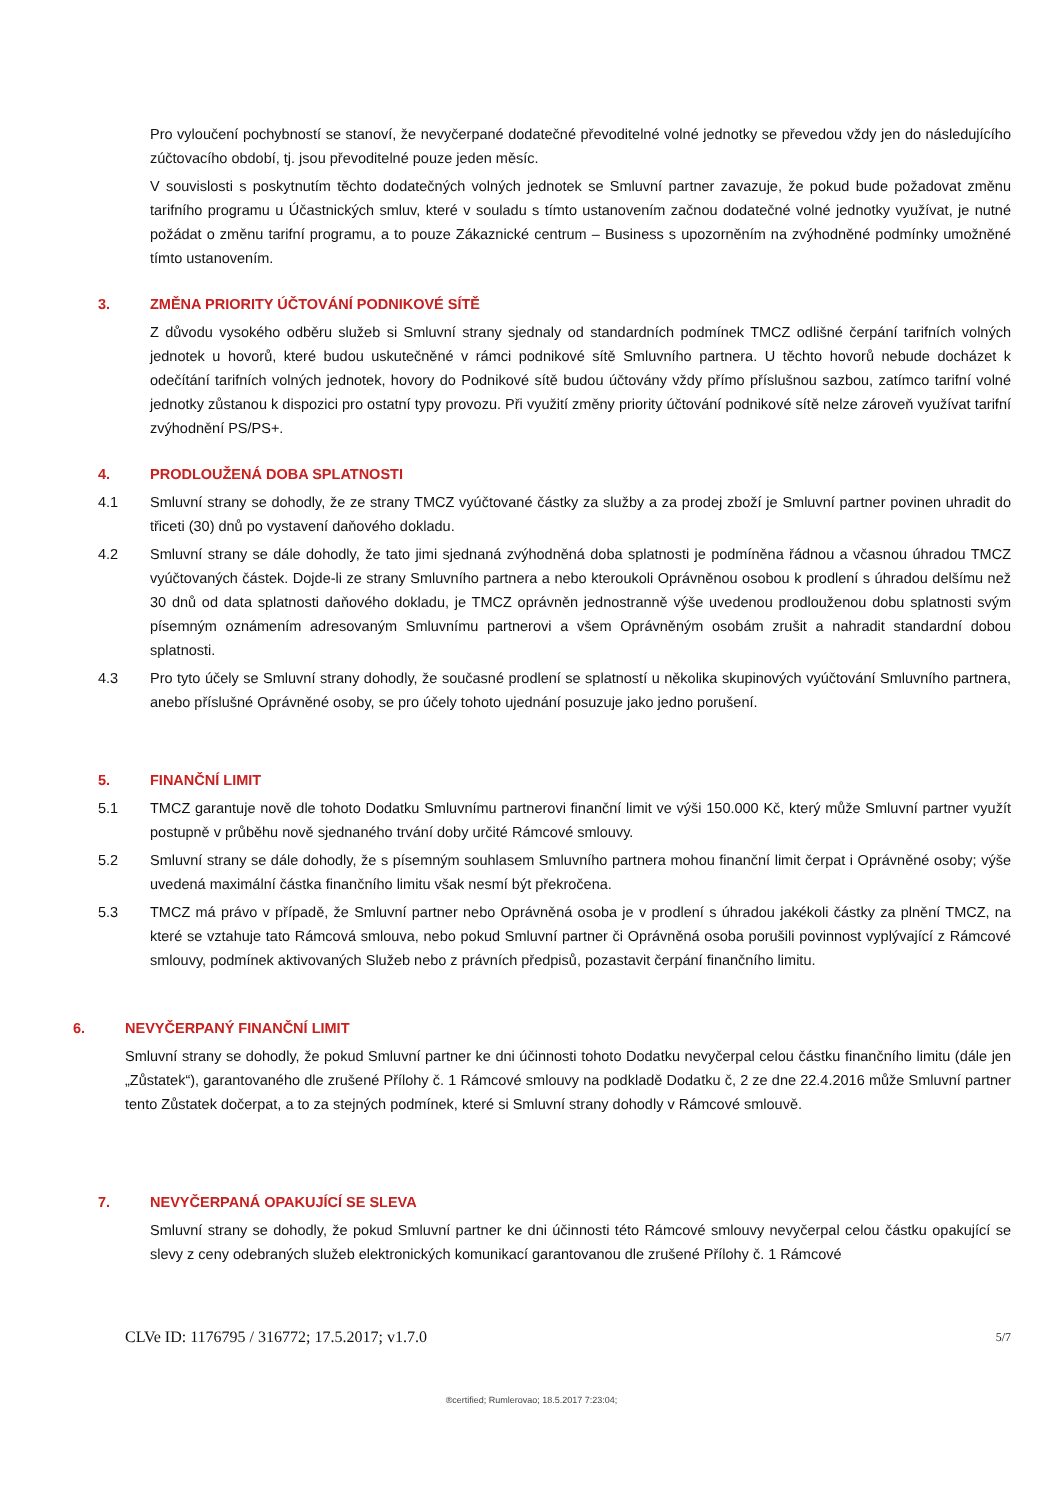Pro vyloučení pochybností se stanoví, že nevyčerpané dodatečné převoditelné volné jednotky se převedou vždy jen do následujícího zúčtovacího období, tj. jsou převoditelné pouze jeden měsíc.
V souvislosti s poskytnutím těchto dodatečných volných jednotek se Smluvní partner zavazuje, že pokud bude požadovat změnu tarifního programu u Účastnických smluv, které v souladu s tímto ustanovením začnou dodatečné volné jednotky využívat, je nutné požádat o změnu tarifní programu, a to pouze Zákaznické centrum – Business s upozorněním na zvýhodněné podmínky umožněné tímto ustanovením.
3. ZMĚNA PRIORITY ÚČTOVÁNÍ PODNIKOVÉ SÍTĚ
Z důvodu vysokého odběru služeb si Smluvní strany sjednaly od standardních podmínek TMCZ odlišné čerpání tarifních volných jednotek u hovorů, které budou uskutečněné v rámci podnikové sítě Smluvního partnera. U těchto hovorů nebude docházet k odečítání tarifních volných jednotek, hovory do Podnikové sítě budou účtovány vždy přímo příslušnou sazbou, zatímco tarifní volné jednotky zůstanou k dispozici pro ostatní typy provozu. Při využití změny priority účtování podnikové sítě nelze zároveň využívat tarifní zvýhodnění PS/PS+.
4. PRODLOUŽENÁ DOBA SPLATNOSTI
4.1 Smluvní strany se dohodly, že ze strany TMCZ vyúčtované částky za služby a za prodej zboží je Smluvní partner povinen uhradit do třiceti (30) dnů po vystavení daňového dokladu.
4.2 Smluvní strany se dále dohodly, že tato jimi sjednaná zvýhodněná doba splatnosti je podmíněna řádnou a včasnou úhradou TMCZ vyúčtovaných částek. Dojde-li ze strany Smluvního partnera a nebo kteroukoli Oprávněnou osobou k prodlení s úhradou delšímu než 30 dnů od data splatnosti daňového dokladu, je TMCZ oprávněn jednostranně výše uvedenou prodlouženou dobu splatnosti svým písemným oznámením adresovaným Smluvnímu partnerovi a všem Oprávněným osobám zrušit a nahradit standardní dobou splatnosti.
4.3 Pro tyto účely se Smluvní strany dohodly, že současné prodlení se splatností u několika skupinových vyúčtování Smluvního partnera, anebo příslušné Oprávněné osoby, se pro účely tohoto ujednání posuzuje jako jedno porušení.
5. FINANČNÍ LIMIT
5.1 TMCZ garantuje nově dle tohoto Dodatku Smluvnímu partnerovi finanční limit ve výši 150.000 Kč, který může Smluvní partner využít postupně v průběhu nově sjednaného trvání doby určité Rámcové smlouvy.
5.2 Smluvní strany se dále dohodly, že s písemným souhlasem Smluvního partnera mohou finanční limit čerpat i Oprávněné osoby; výše uvedená maximální částka finančního limitu však nesmí být překročena.
5.3 TMCZ má právo v případě, že Smluvní partner nebo Oprávněná osoba je v prodlení s úhradou jakékoli částky za plnění TMCZ, na které se vztahuje tato Rámcová smlouva, nebo pokud Smluvní partner či Oprávněná osoba porušili povinnost vyplývající z Rámcové smlouvy, podmínek aktivovaných Služeb nebo z právních předpisů, pozastavit čerpání finančního limitu.
6. NEVYČERPANÝ FINANČNÍ LIMIT
Smluvní strany se dohodly, že pokud Smluvní partner ke dni účinnosti tohoto Dodatku nevyčerpal celou částku finančního limitu (dále jen „Zůstatek“), garantovaného dle zrušené Přílohy č. 1 Rámcové smlouvy na podkladě Dodatku č, 2 ze dne 22.4.2016 může Smluvní partner tento Zůstatek dočerpat, a to za stejných podmínek, které si Smluvní strany dohodly v Rámcové smlouvě.
7. NEVYČERPANÁ OPAKUJÍCÍ SE SLEVA
Smluvní strany se dohodly, že pokud Smluvní partner ke dni účinnosti této Rámcové smlouvy nevyčerpal celou částku opakující se slevy z ceny odebraných služeb elektronických komunikací garantovanou dle zrušené Přílohy č. 1 Rámcové
CLVe ID: 1176795 / 316772; 17.5.2017; v1.7.0 5/7
®certified; Rumlerovao; 18.5.2017 7:23:04;